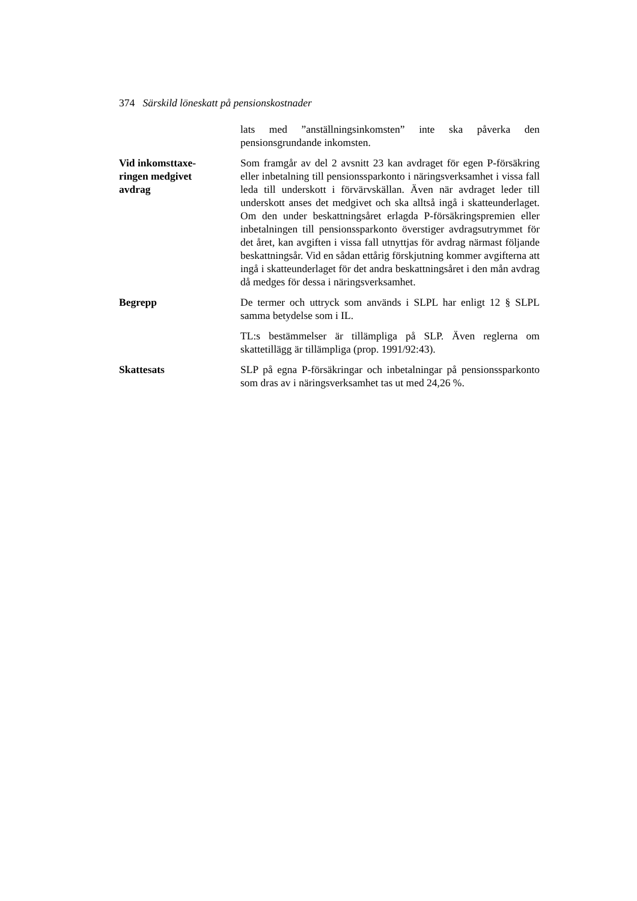374 Särskild löneskatt på pensionskostnader
lats med ”anställningsinkomsten” inte ska påverka den pensionsgrundande inkomsten.
Vid inkomsttaxe-
ringen medgivet
avdrag
Som framgår av del 2 avsnitt 23 kan avdraget för egen P-försäkring eller inbetalning till pensionssparkonto i näringsverksamhet i vissa fall leda till underskott i förvärvskällan. Även när avdraget leder till underskott anses det medgivet och ska alltså ingå i skatteunderlaget. Om den under beskattningsåret erlagda P-försäkringspremien eller inbetalningen till pensionssparkonto överstiger avdragsutrymmet för det året, kan avgiften i vissa fall utnyttjas för avdrag närmast följande beskattningsår. Vid en sådan ettårig förskjutning kommer avgifterna att ingå i skatteunderlaget för det andra beskattningsåret i den mån avdrag då medges för dessa i näringsverksamhet.
Begrepp De termer och uttryck som används i SLPL har enligt 12 § SLPL samma betydelse som i IL.
TL:s bestämmelser är tillämpliga på SLP. Även reglerna om skattetillägg är tillämpliga (prop. 1991/92:43).
Skattesats SLP på egna P-försäkringar och inbetalningar på pensionssparkonto som dras av i näringsverksamhet tas ut med 24,26 %.